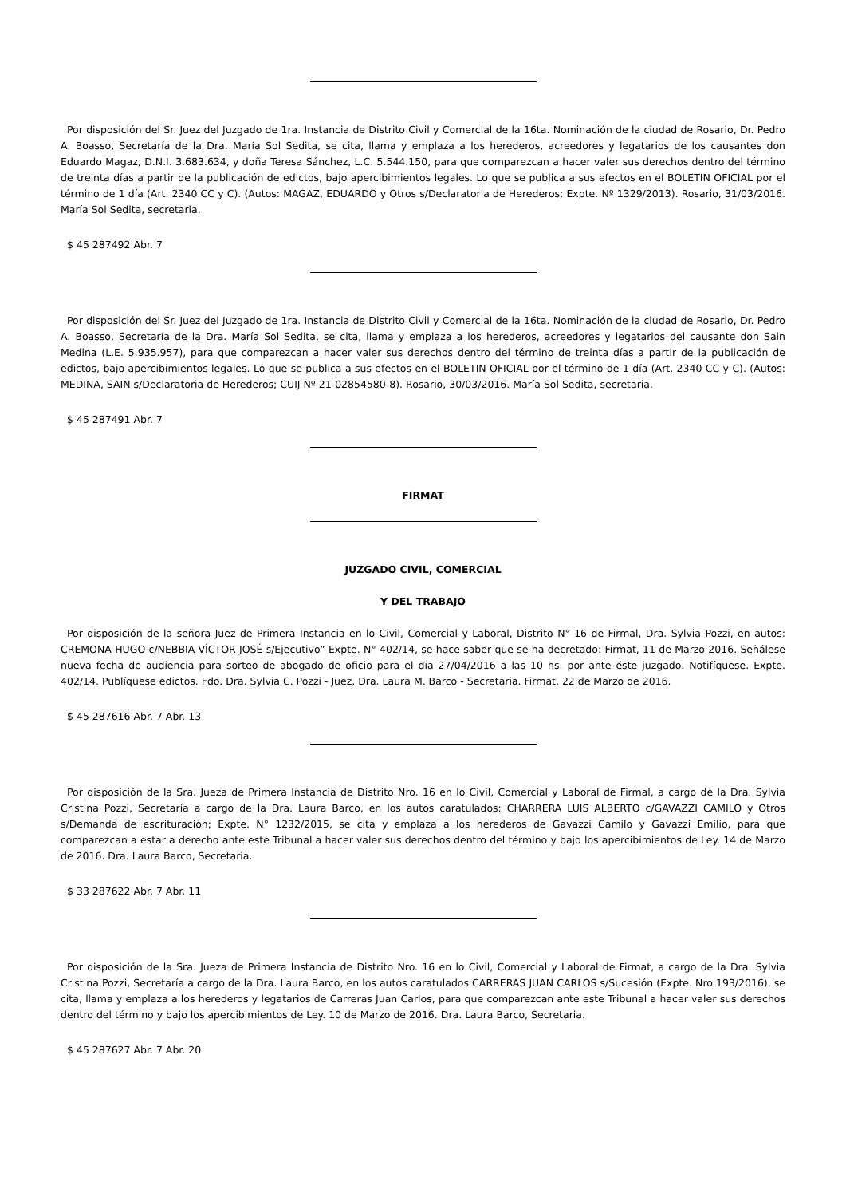Por disposición del Sr. Juez del Juzgado de 1ra. Instancia de Distrito Civil y Comercial de la 16ta. Nominación de la ciudad de Rosario, Dr. Pedro A. Boasso, Secretaría de la Dra. María Sol Sedita, se cita, llama y emplaza a los herederos, acreedores y legatarios de los causantes don Eduardo Magaz, D.N.I. 3.683.634, y doña Teresa Sánchez, L.C. 5.544.150, para que comparezcan a hacer valer sus derechos dentro del término de treinta días a partir de la publicación de edictos, bajo apercibimientos legales. Lo que se publica a sus efectos en el BOLETIN OFICIAL por el término de 1 día (Art. 2340 CC y C). (Autos: MAGAZ, EDUARDO y Otros s/Declaratoria de Herederos; Expte. Nº 1329/2013). Rosario, 31/03/2016. María Sol Sedita, secretaria.
$ 45 287492 Abr. 7
Por disposición del Sr. Juez del Juzgado de 1ra. Instancia de Distrito Civil y Comercial de la 16ta. Nominación de la ciudad de Rosario, Dr. Pedro A. Boasso, Secretaría de la Dra. María Sol Sedita, se cita, llama y emplaza a los herederos, acreedores y legatarios del causante don Sain Medina (L.E. 5.935.957), para que comparezcan a hacer valer sus derechos dentro del término de treinta días a partir de la publicación de edictos, bajo apercibimientos legales. Lo que se publica a sus efectos en el BOLETIN OFICIAL por el término de 1 día (Art. 2340 CC y C). (Autos: MEDINA, SAIN s/Declaratoria de Herederos; CUIJ Nº 21-02854580-8). Rosario, 30/03/2016. María Sol Sedita, secretaria.
$ 45 287491 Abr. 7
FIRMAT
JUZGADO CIVIL, COMERCIAL
Y DEL TRABAJO
Por disposición de la señora Juez de Primera Instancia en lo Civil, Comercial y Laboral, Distrito N° 16 de Firmal, Dra. Sylvia Pozzi, en autos: CREMONA HUGO c/NEBBIA VÍCTOR JOSÉ s/Ejecutivo” Expte. N° 402/14, se hace saber que se ha decretado: Firmat, 11 de Marzo 2016. Señálese nueva fecha de audiencia para sorteo de abogado de oficio para el día 27/04/2016 a las 10 hs. por ante éste juzgado. Notifíquese. Expte. 402/14. Publíquese edictos. Fdo. Dra. Sylvia C. Pozzi - Juez, Dra. Laura M. Barco - Secretaria. Firmat, 22 de Marzo de 2016.
$ 45 287616 Abr. 7 Abr. 13
Por disposición de la Sra. Jueza de Primera Instancia de Distrito Nro. 16 en lo Civil, Comercial y Laboral de Firmal, a cargo de la Dra. Sylvia Cristina Pozzi, Secretaría a cargo de la Dra. Laura Barco, en los autos caratulados: CHARRERA LUIS ALBERTO c/GAVAZZI CAMILO y Otros s/Demanda de escrituración; Expte. N° 1232/2015, se cita y emplaza a los herederos de Gavazzi Camilo y Gavazzi Emilio, para que comparezcan a estar a derecho ante este Tribunal a hacer valer sus derechos dentro del término y bajo los apercibimientos de Ley. 14 de Marzo de 2016. Dra. Laura Barco, Secretaria.
$ 33 287622 Abr. 7 Abr. 11
Por disposición de la Sra. Jueza de Primera Instancia de Distrito Nro. 16 en lo Civil, Comercial y Laboral de Firmat, a cargo de la Dra. Sylvia Cristina Pozzi, Secretaría a cargo de la Dra. Laura Barco, en los autos caratulados CARRERAS JUAN CARLOS s/Sucesión (Expte. Nro 193/2016), se cita, llama y emplaza a los herederos y legatarios de Carreras Juan Carlos, para que comparezcan ante este Tribunal a hacer valer sus derechos dentro del término y bajo los apercibimientos de Ley. 10 de Marzo de 2016. Dra. Laura Barco, Secretaria.
$ 45 287627 Abr. 7 Abr. 20